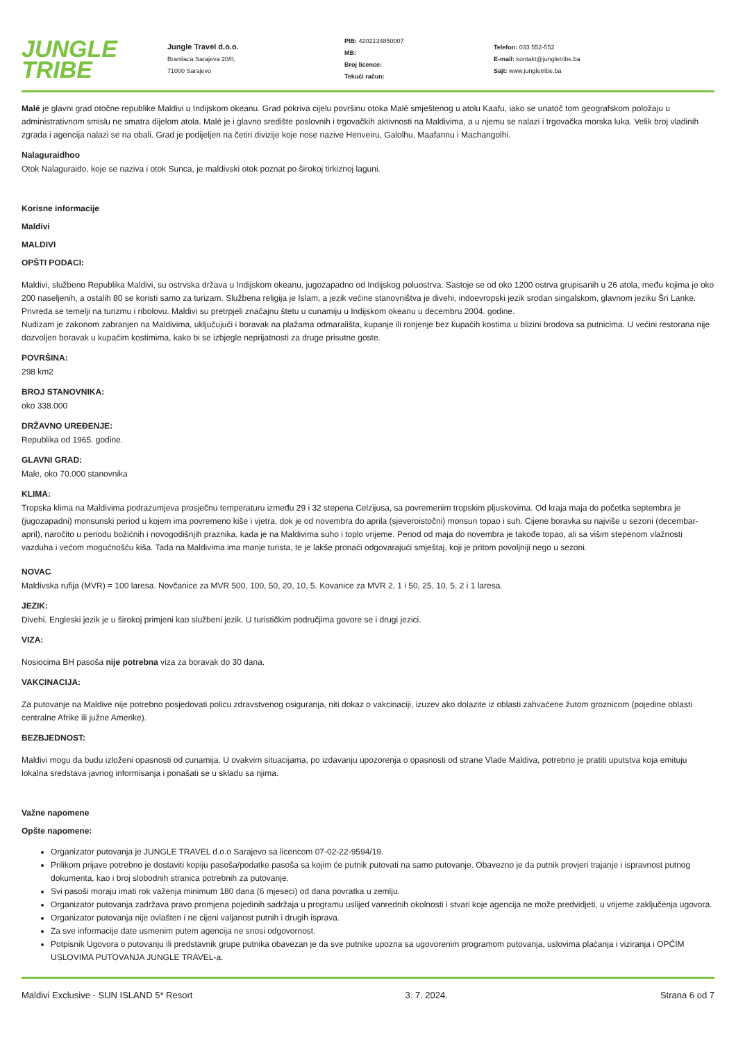JUNGLE
TRIBE
Jungle Travel d.o.o.
Branilaca Sarajeva 20/II,
71000 Sarajevo
PIB: 4202134850007
MB:
Broj licence:
Tekući račun:
Telefon: 033 552-552
E-mail: kontakt@jungletribe.ba
Sajt: www.jungletribe.ba
Malé je glavni grad otočne republike Maldivi u Indijskom okeanu. Grad pokriva cijelu površinu otoka Malé smještenog u atolu Kaafu, iako se unatoč tom geografskom položaju u administrativnom smislu ne smatra dijelom atola. Malé je i glavno središte poslovnih i trgovačkih aktivnosti na Maldivima, a u njemu se nalazi i trgovačka morska luka. Velik broj vladinih zgrada i agencija nalazi se na obali. Grad je podijeljen na četiri divizije koje nose nazive Henveiru, Galolhu, Maafannu i Machangolhi.
Nalaguraidhoo
Otok Nalaguraido, koje se naziva i otok Sunca, je maldivski otok poznat po širokoj tirkiznoj laguni.
Korisne informacije
Maldivi
MALDIVI
OPŠTI PODACI:
Maldivi, službeno Republika Maldivi, su ostrvska država u Indijskom okeanu, jugozapadno od Indijskog poluostrva. Sastoje se od oko 1200 ostrva grupisanih u 26 atola, među kojima je oko 200 naseljenih, a ostalih 80 se koristi samo za turizam. Službena religija je Islam, a jezik većine stanovništva je divehi, indoevropski jezik srodan singalskom, glavnom jeziku Šri Lanke. Privreda se temelji na turizmu i ribolovu. Maldivi su pretrpjeli značajnu štetu u cunamiju u Indijskom okeanu u decembru 2004. godine.
Nudizam je zakonom zabranjen na Maldivima, uključujući i boravak na plažama odmarališta, kupanje ili ronjenje bez kupaćih kostima u blizini brodova sa putnicima. U većini restorana nije dozvoljen boravak u kupaćim kostimima, kako bi se izbjegle neprijatnosti za druge prisutne goste.
POVRŠINA:
298 km2
BROJ STANOVNIKA:
oko 338.000
DRŽAVNO UREĐENJE:
Republika od 1965. godine.
GLAVNI GRAD:
Male, oko 70.000 stanovnika
KLIMA:
Tropska klima na Maldivima podrazumjeva prosječnu temperaturu između 29 i 32 stepena Celzijusa, sa povremenim tropskim pljuskovima. Od kraja maja do početka septembra je (jugozapadni) monsunski period u kojem ima povremeno kiše i vjetra, dok je od novembra do aprila (sjeveroistočni) monsun topao i suh. Cijene boravka su najviše u sezoni (decembar-april), naročito u periodu božićnih i novogodišnjih praznika, kada je na Maldivima suho i toplo vrijeme. Period od maja do novembra je takođe topao, ali sa višim stepenom vlažnosti vazduha i većom mogućnošću kiša. Tada na Maldivima ima manje turista, te je lakše pronaći odgovarajući smještaj, koji je pritom povoljniji nego u sezoni.
NOVAC
Maldivska rufija (MVR) = 100 laresa. Novčanice za MVR 500, 100, 50, 20, 10, 5. Kovanice za MVR 2, 1 i 50, 25, 10, 5, 2 i 1 laresa.
JEZIK:
Divehi. Engleski jezik je u širokoj primjeni kao službeni jezik. U turističkim područjima govore se i drugi jezici.
VIZA:
Nosiocima BH pasoša nije potrebna viza za boravak do 30 dana.
VAKCINACIJA:
Za putovanje na Maldive nije potrebno posjedovati policu zdravstvenog osiguranja, niti dokaz o vakcinaciji, izuzev ako dolazite iz oblasti zahvaćene žutom groznicom (pojedine oblasti centralne Afrike ili južne Amerike).
BEZBJEDNOST:
Maldivi mogu da budu izloženi opasnosti od cunamija. U ovakvim situacijama, po izdavanju upozorenja o opasnosti od strane Vlade Maldiva, potrebno je pratiti uputstva koja emituju lokalna sredstava javnog informisanja i ponašati se u skladu sa njima.
Važne napomene
Opšte napomene:
Organizator putovanja je JUNGLE TRAVEL d.o.o Sarajevo sa licencom 07-02-22-9594/19.
Prilikom prijave potrebno je dostaviti kopiju pasoša/podatke pasoša sa kojim će putnik putovati na samo putovanje. Obavezno je da putnik provjeri trajanje i ispravnost putnog dokumenta, kao i broj slobodnih stranica potrebnih za putovanje.
Svi pasoši moraju imati rok važenja minimum 180 dana (6 mjeseci) od dana povratka u zemlju.
Organizator putovanja zadržava pravo promjena pojedinih sadržaja u programu uslijed vanrednih okolnosti i stvari koje agencija ne može predvidjeti, u vrijeme zaključenja ugovora.
Organizator putovanja nije ovlašten i ne cijeni valjanost putnih i drugih isprava.
Za sve informacije date usmenim putem agencija ne snosi odgovornost.
Potpisnik Ugovora o putovanju ili predstavnik grupe putnika obavezan je da sve putnike upozna sa ugovorenim programom putovanja, uslovima plaćanja i viziranja i OPĆIM USLOVIMA PUTOVANJA JUNGLE TRAVEL-a.
Maldivi Exclusive - SUN ISLAND 5* Resort 3. 7. 2024. Strana 6 od 7